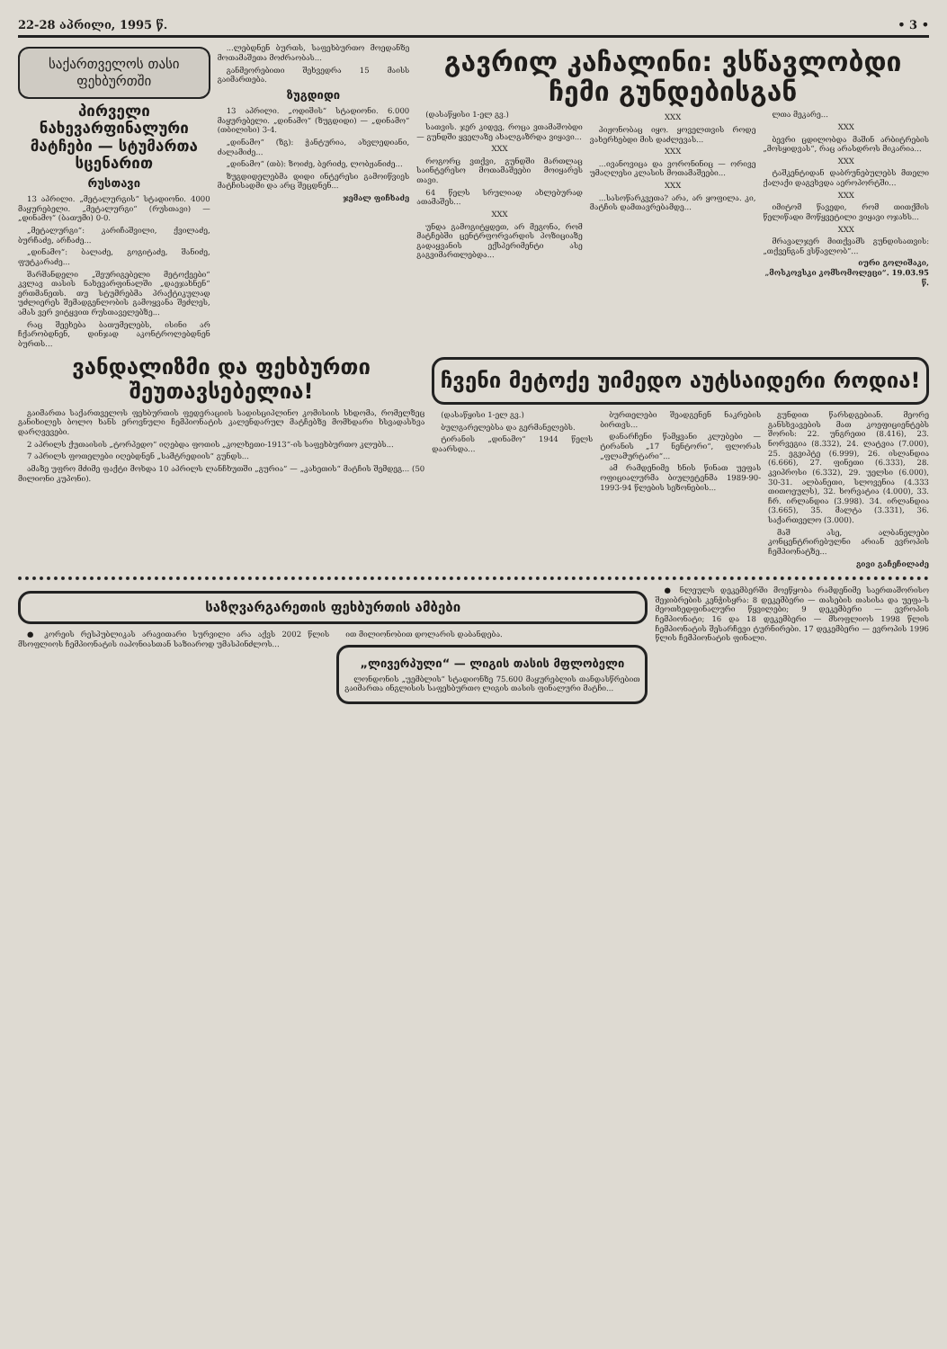22-28 აპრილი, 1995 წ. • 3 •
საქართველოს თასი ფეხბურთში
პირველი ნახევარფინალური მატჩები — სტუმართა სცენარით
რუსთავი
13 აპრილი. „მეტალურგის“ სტადიონი. 4000 მაყურებელი. „მეტალურგი“ (რუსთავი) — „დინამო“ (ბათუმი) 0-0.
„მეტალურგი“: კარიჩაშვილი, ქვილაძე, ბურჩაძე, არჩაძე...
„დინამო“: ბალაძე, გოგიტაძე, შანიძე, ფუტკარაძე...
შარშანდელი „შეურიგებელი მეტოქეები“ კვლავ თასის ნახევარფინალში „დაეჯახნენ“ ერთმანეთს. თუ სტუმრებმა პრაქტიკულად უძლიერეს შემადგენლობის გამოყვანა შეძლეს, ამას ვერ ვიტყვით რუსთაველებზე...
რაც შეეხება ბათუმელებს, ისინი არ ჩქარობდნენ, დინჯად აკონტროლებდნენ ბურთს...
...ლებდნენ ბურთს, საფეხბურთო მოედანზე მოთამაშეთა მოძრაობას...
განმეორებითი შეხვედრა 15 მაისს გაიმართება.
ზუგდიდი
13 აპრილი. „ოდიშის“ სტადიონი. 6.000 მაყურებელი. „დინამო“ (ზუგდიდი) — „დინამო“ (თბილისი) 3-4.
„დინამო“ (ზგ): ჭანტურია, ახვლედიანი, ძალამიძე...
„დინამო“ (თბ): ზოიძე, ბერიძე, ლობჟანიძე...
ზუგდიდელებმა დიდი ინტერესი გამოიწვიეს მატჩისადმი და არც შეცდნენ...
ჯემალ ფიჩხაძე
გავრილ კაჩალინი: ვსწავლობდი ჩემი გუნდებისგან
(დასაწყისი 1-ელ გვ.)
სათვის. ჯერ კიდევ, როცა ვთამაშობდი — გუნდში ყველაზე ახალგაზრდა ვიყავი...
XXX
როგორც ვთქვი, გუნდში მართლაც საინტერესო მოთამაშეები მოიყარეს თავი.
64 წელს სრულიად ახლებურად ათამაშეს...
XXX
უნდა გამოგიტყდეთ, არ მეგონა, რომ მატჩებში ცენტრფორვარდის პოზიციაზე გადაყვანის ექსპერიმენტი ასე გაგვიმართლებდა...
XXX
პიჟონობაც იყო. ყოველთვის როდე ვახერხებდი მის დაძლევას...
XXX
...ივანოვიცა და ვორონინიც — ორივე უმაღლესი კლასის მოთამაშეები...
XXX
...სასოწარკვეთა? არა, არ ყოფილა. კი, მატჩის დამთავრებამდე...
ლთა მეკარე...
XXX
ბევრი ცდილობდა მაშინ არბიტრების „მოსყიდვას“, რაც არასდროს მიკარია...
XXX
ტაშკენტიდან დაბრუნებულებს მთელი ქალაქი დაგვხვდა აეროპორტში...
XXX
იმიტომ წავედი, რომ თითქმის წელიწადი მოწყვეტილი ვიყავი ოჯახს...
XXX
მრავალჯერ მითქვამს გუნდისათვის: „თქვენგან ვსწავლობ“...
იური გოლიშაკი,
„მოსკოვსკი კომსომოლეცი“. 19.03.95 წ.
ვანდალიზმი და ფეხბურთი შეუთავსებელია!
გაიმართა საქართველოს ფეხბურთის ფედერაციის სადისციპლინო კომისიის სხდომა, რომელზეც განიხილეს ბოლო ხანს ეროვნული ჩემპიონატის კალენდარულ მატჩებზე მომხდარი ხსვადასხვა დარღვევები.
2 აპრილს ქუთაისის „ტორპედო“ იღებდა ფოთის „კოლხეთი-1913“-ის საფეხბურთო კლუბს...
7 აპრილს ფოთელები იღებდნენ „სამტრედიის“ გუნდს...
ამაზე უფრო მძიმე ფაქტი მოხდა 10 აპრილს ლანჩხუთში „გურია“ — „კახეთის“ მატჩის შემდეგ... (50 მილიონი კუპონი).
ჩვენი მეტოქე უიმედო აუტსაიდერი როდია!
(დასაწყისი 1-ელ გვ.)
ბულგარელებსა და გერმანელებს.
ტირანის „დინამო“ 1944 წელს დაარსდა...
ბურთელები შეადგენენ ნაკრების ბირთვს...
დანარჩენი წამყვანი კლუბები — ტირანის „17 ნენტორი“, ფლორას „ფლამურტარი“...
ამ რამდენიმე ხნის წინათ უეფას ოფიციალურმა ბიულეტენმა 1989-90-1993-94 წლების სეზონების...
გუნდით წარსდგებიან. მეორე განსხვავების მათ კოეფიციენტებს შორის: 22. უნგრეთი (8.416), 23. ნორვეგია (8.332), 24. ლატვია (7.000), 25. ეგვიპტე (6.999), 26. ისლანდია (6.666), 27. ფინეთი (6.333), 28. კვიპროსი (6.332), 29. უელსი (6.000), 30-31. ალბანეთი, სლოვენია (4.333 თითოეულს), 32. ხორვატია (4.000), 33. ჩრ. ირლანდია (3.998). 34. ირლანდია (3.665), 35. მალტა (3.331), 36. საქართველო (3.000).
მაშ ასე, ალბანელები კონცენტრირებულნი არიან ევროპის ჩემპიონატზე...
გივი გაჩეჩილაძე
საზღვარგარეთის ფეხბურთის ამბები
● კორეის რესპუბლიკას არავითარი სურვილი არა აქვს 2002 წლის მსოფლიოს ჩემპიონატის იაპონიასთან საზიაროდ უმასპინძლოს...
ით მილიონობით დოლარის დაბანდება.
„ლივერპული“ — ლიგის თასის მფლობელი
ლონდონის „უემბლის“ სტადიონზე 75.600 მაყურებლის თანდასწრებით გაიმართა ინგლისის საფეხბურთო ლიგის თასის ფინალური მატჩი...
● ნლეულს დეკემბერში მოეწყობა რამდენიმე საერთაშორისო შეჯიბრების კენჭისყრა: 8 დეკემბერი — თასების თასისა და უეფა-ს მეოთხედფინალური წყვილები; 9 დეკემბერი — ევროპის ჩემპიონატი; 16 და 18 დეკემბერი — მსოფლიოს 1998 წლის ჩემპიონატის შესარჩევი ტურნირები. 17 დეკემბერი — ევროპის 1996 წლის ჩემპიონატის ფინალი.